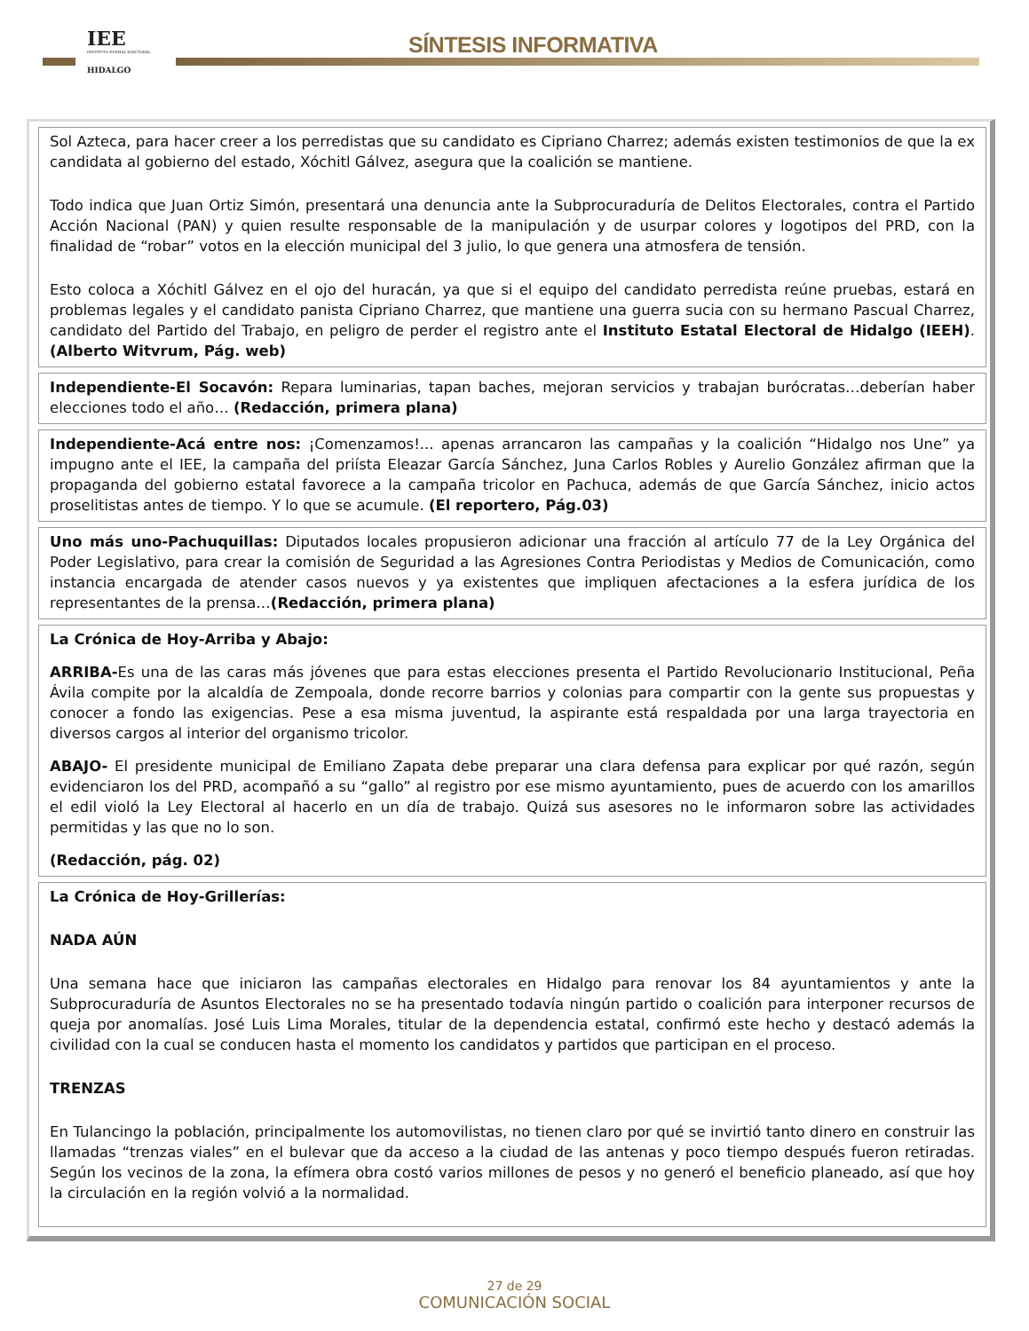IEE
INSTITUTO ESTATAL ELECTORAL
HIDALGO
SÍNTESIS INFORMATIVA
Sol Azteca, para hacer creer a los perredistas que su candidato es Cipriano Charrez; además existen testimonios de que la ex candidata al gobierno del estado, Xóchitl Gálvez, asegura que la coalición se mantiene.
Todo indica que Juan Ortiz Simón, presentará una denuncia ante la Subprocuraduría de Delitos Electorales, contra el Partido Acción Nacional (PAN) y quien resulte responsable de la manipulación y de usurpar colores y logotipos del PRD, con la finalidad de “robar” votos en la elección municipal del 3 julio, lo que genera una atmosfera de tensión.
Esto coloca a Xóchitl Gálvez en el ojo del huracán, ya que si el equipo del candidato perredista reúne pruebas, estará en problemas legales y el candidato panista Cipriano Charrez, que mantiene una guerra sucia con su hermano Pascual Charrez, candidato del Partido del Trabajo, en peligro de perder el registro ante el Instituto Estatal Electoral de Hidalgo (IEEH). (Alberto Witvrum, Pág. web)
Independiente-El Socavón: Repara luminarias, tapan baches, mejoran servicios y trabajan burócratas…deberían haber elecciones todo el año… (Redacción, primera plana)
Independiente-Acá entre nos: ¡Comenzamos!... apenas arrancaron las campañas y la coalición “Hidalgo nos Une” ya impugno ante el IEE, la campaña del priísta Eleazar García Sánchez, Juna Carlos Robles y Aurelio González afirman que la propaganda del gobierno estatal favorece a la campaña tricolor en Pachuca, además de que García Sánchez, inicio actos proselitistas antes de tiempo. Y lo que se acumule. (El reportero, Pág.03)
Uno más uno-Pachuquillas: Diputados locales propusieron adicionar una fracción al artículo 77 de la Ley Orgánica del Poder Legislativo, para crear la comisión de Seguridad a las Agresiones Contra Periodistas y Medios de Comunicación, como instancia encargada de atender casos nuevos y ya existentes que impliquen afectaciones a la esfera jurídica de los representantes de la prensa…(Redacción, primera plana)
La Crónica de Hoy-Arriba y Abajo:
ARRIBA-Es una de las caras más jóvenes que para estas elecciones presenta el Partido Revolucionario Institucional, Peña Ávila compite por la alcaldía de Zempoala, donde recorre barrios y colonias para compartir con la gente sus propuestas y conocer a fondo las exigencias. Pese a esa misma juventud, la aspirante está respaldada por una larga trayectoria en diversos cargos al interior del organismo tricolor.
ABAJO- El presidente municipal de Emiliano Zapata debe preparar una clara defensa para explicar por qué razón, según evidenciaron los del PRD, acompañó a su “gallo” al registro por ese mismo ayuntamiento, pues de acuerdo con los amarillos el edil violó la Ley Electoral al hacerlo en un día de trabajo. Quizá sus asesores no le informaron sobre las actividades permitidas y las que no lo son.
(Redacción, pág. 02)
La Crónica de Hoy-Grillerías:
NADA AÚN
Una semana hace que iniciaron las campañas electorales en Hidalgo para renovar los 84 ayuntamientos y ante la Subprocuraduría de Asuntos Electorales no se ha presentado todavía ningún partido o coalición para interponer recursos de queja por anomalías. José Luis Lima Morales, titular de la dependencia estatal, confirmó este hecho y destacó además la civilidad con la cual se conducen hasta el momento los candidatos y partidos que participan en el proceso.
TRENZAS
En Tulancingo la población, principalmente los automovilistas, no tienen claro por qué se invirtió tanto dinero en construir las llamadas “trenzas viales” en el bulevar que da acceso a la ciudad de las antenas y poco tiempo después fueron retiradas. Según los vecinos de la zona, la efímera obra costó varios millones de pesos y no generó el beneficio planeado, así que hoy la circulación en la región volvió a la normalidad.
27 de 29
COMUNICACIÓN SOCIAL